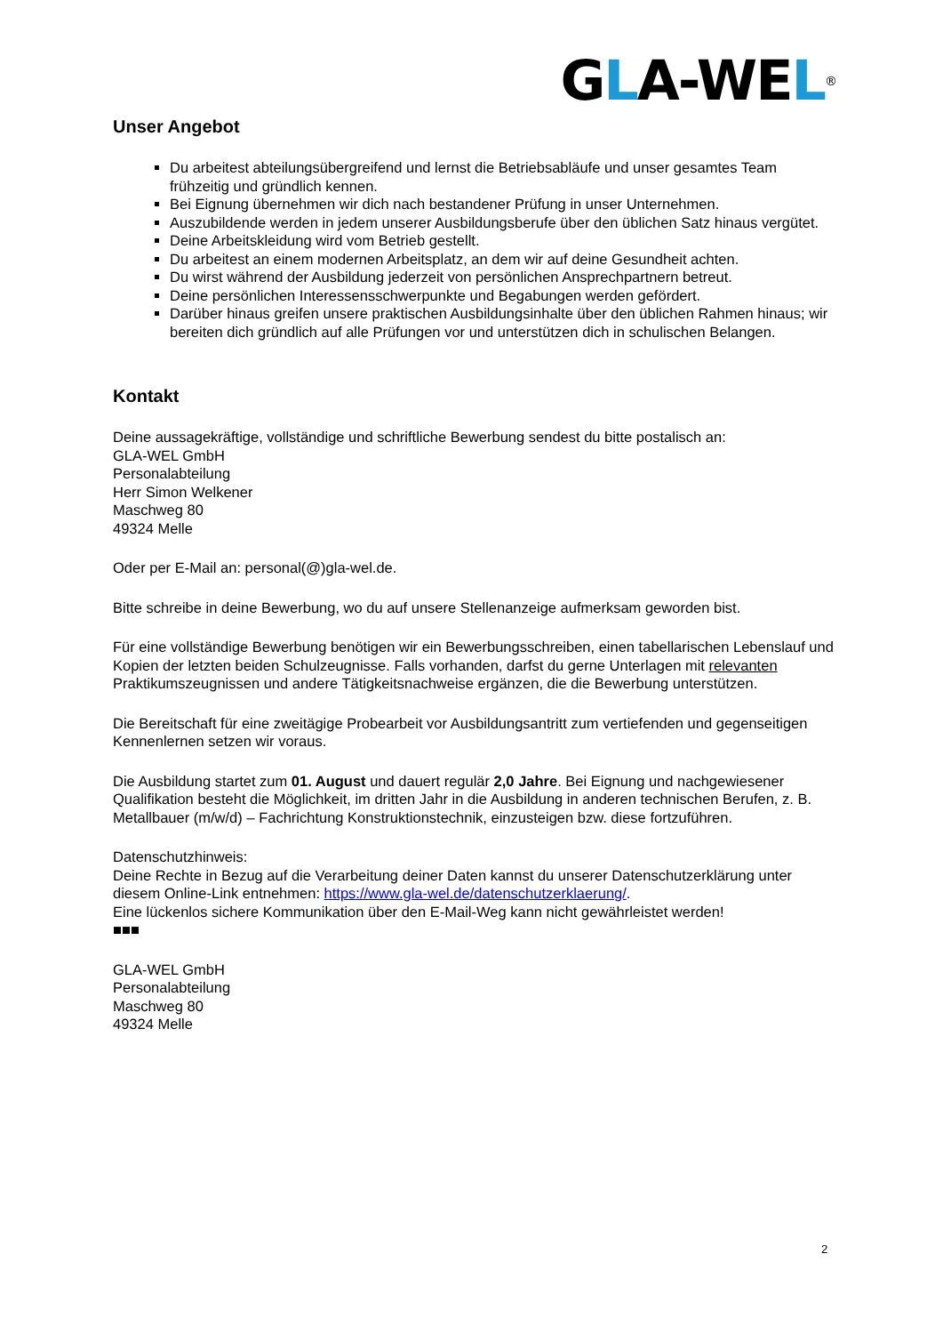GLA-WEL<sup>®</sup>
Unser Angebot
Du arbeitest abteilungsübergreifend und lernst die Betriebsabläufe und unser gesamtes Team frühzeitig und gründlich kennen.
Bei Eignung übernehmen wir dich nach bestandener Prüfung in unser Unternehmen.
Auszubildende werden in jedem unserer Ausbildungsberufe über den üblichen Satz hinaus vergütet.
Deine Arbeitskleidung wird vom Betrieb gestellt.
Du arbeitest an einem modernen Arbeitsplatz, an dem wir auf deine Gesundheit achten.
Du wirst während der Ausbildung jederzeit von persönlichen Ansprechpartnern betreut.
Deine persönlichen Interessensschwerpunkte und Begabungen werden gefördert.
Darüber hinaus greifen unsere praktischen Ausbildungsinhalte über den üblichen Rahmen hinaus; wir bereiten dich gründlich auf alle Prüfungen vor und unterstützen dich in schulischen Belangen.
Kontakt
Deine aussagekräftige, vollständige und schriftliche Bewerbung sendest du bitte postalisch an:
GLA-WEL GmbH
Personalabteilung
Herr Simon Welkener
Maschweg 80
49324 Melle
Oder per E-Mail an: personal(@)gla-wel.de.
Bitte schreibe in deine Bewerbung, wo du auf unsere Stellenanzeige aufmerksam geworden bist.
Für eine vollständige Bewerbung benötigen wir ein Bewerbungsschreiben, einen tabellarischen Lebenslauf und Kopien der letzten beiden Schulzeugnisse. Falls vorhanden, darfst du gerne Unterlagen mit relevanten Praktikumszeugnissen und andere Tätigkeitsnachweise ergänzen, die die Bewerbung unterstützen.
Die Bereitschaft für eine zweitägige Probearbeit vor Ausbildungsantritt zum vertiefenden und gegenseitigen Kennenlernen setzen wir voraus.
Die Ausbildung startet zum 01. August und dauert regulär 2,0 Jahre. Bei Eignung und nachgewiesener Qualifikation besteht die Möglichkeit, im dritten Jahr in die Ausbildung in anderen technischen Berufen, z. B. Metallbauer (m/w/d) – Fachrichtung Konstruktionstechnik, einzusteigen bzw. diese fortzuführen.
Datenschutzhinweis:
Deine Rechte in Bezug auf die Verarbeitung deiner Daten kannst du unserer Datenschutzerklärung unter diesem Online-Link entnehmen: https://www.gla-wel.de/datenschutzerklaerung/.
Eine lückenlos sichere Kommunikation über den E-Mail-Weg kann nicht gewährleistet werden!
■■■
GLA-WEL GmbH
Personalabteilung
Maschweg 80
49324 Melle
2